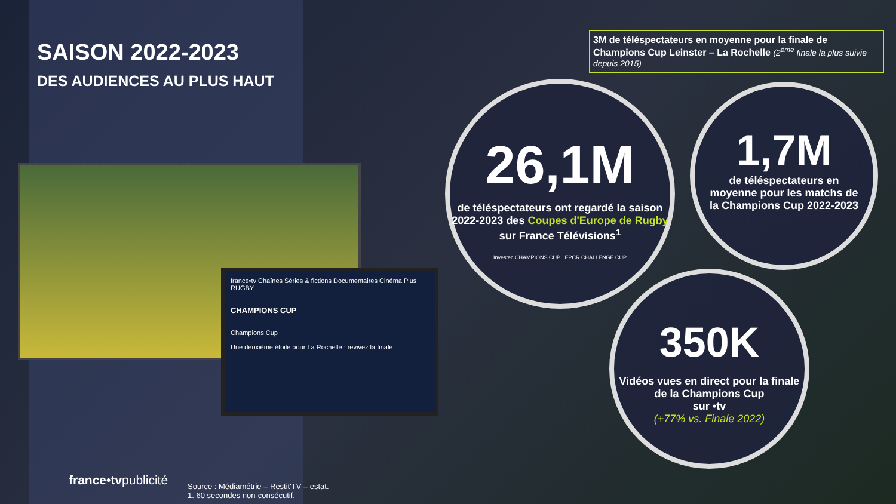SAISON 2022-2023
DES AUDIENCES AU PLUS HAUT
france•tv Chaînes Séries & fictions Documentaires Cinéma Plus RUGBY
CHAMPIONS CUP
Champions Cup
Une deuxième étoile pour La Rochelle : revivez la finale
3M de téléspectateurs en moyenne pour la finale de Champions Cup Leinster – La Rochelle (2<sup>ème</sup> finale la plus suivie depuis 2015)
26,1M
de téléspectateurs ont regardé la saison 2022-2023 des Coupes d'Europe de Rugby sur France Télévisions<sup>1</sup>
Investec CHAMPIONS CUP EPCR CHALLENGE CUP
1,7M
de téléspectateurs en moyenne pour les matchs de la Champions Cup 2022-2023
350K
Vidéos vues en direct pour la finale de la Champions Cup
sur •tv
(+77% vs. Finale 2022)
france•tvpublicité
Source : Médiamétrie – Restit'TV – estat.
1. 60 secondes non-consécutif.